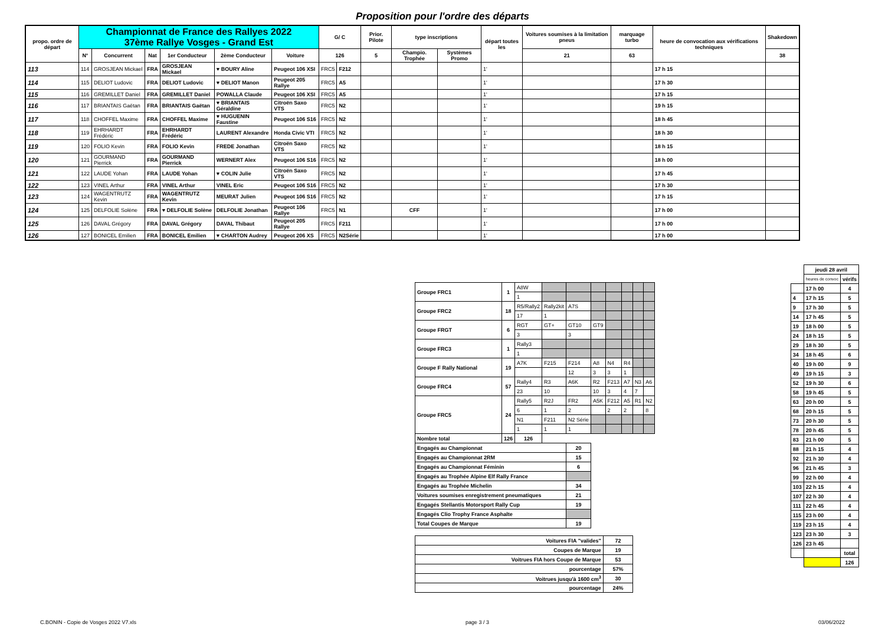Proposition pour l'ordre des départs
| propo. ordre de départ | Championnat de France des Rallyes 2022 37ème Rallye Vosges - Grand Est | | | | | | G/ C | | Prior. Pilote | type inscriptions | | départ toutes les | Voitures soumises à la limitation pneus | marquage turbo | heure de convocation aux vérifications techniques | Shakedown |
| | N° | Concurrent | Nat | 1er Conducteur | 2ème Conducteur | Voiture | 126 | | 5 | Champio. Trophée | Systèmes Promo | | 21 | 63 | | 38 |
| 113 | 114 | GROSJEAN Mickael | FRA | GROSJEAN Mickael | ♥ BOURY Aline | Peugeot 106 XSI | FRC5 | F212 | | | | 1' | | | 17 h 15 | |
| 114 | 115 | DELIOT Ludovic | FRA | DELIOT Ludovic | ♥ DELIOT Manon | Peugeot 205 Rallye | FRC5 | A5 | | | | 1' | | | 17 h 30 | |
| 115 | 116 | GREMILLET Daniel | FRA | GREMILLET Daniel | POWALLA Claude | Peugeot 106 XSI | FRC5 | A5 | | | | 1' | | | 17 h 15 | |
| 116 | 117 | BRIANTAIS Gaëtan | FRA | BRIANTAIS Gaëtan | ♥ BRIANTAIS Géraldine | Citroën Saxo VTS | FRC5 | N2 | | | | 1' | | | 19 h 15 | |
| 117 | 118 | CHOFFEL Maxime | FRA | CHOFFEL Maxime | ♥ HUGUENIN Faustine | Peugeot 106 S16 | FRC5 | N2 | | | | 1' | | | 18 h 45 | |
| 118 | 119 | EHRHARDT Frédéric | FRA | EHRHARDT Frédéric | LAURENT Alexandre | Honda Civic VTI | FRC5 | N2 | | | | 1' | | | 18 h 30 | |
| 119 | 120 | FOLIO Kevin | FRA | FOLIO Kevin | FREDE Jonathan | Citroën Saxo VTS | FRC5 | N2 | | | | 1' | | | 18 h 15 | |
| 120 | 121 | GOURMAND Pierrick | FRA | GOURMAND Pierrick | WERNERT Alex | Peugeot 106 S16 | FRC5 | N2 | | | | 1' | | | 18 h 00 | |
| 121 | 122 | LAUDE Yohan | FRA | LAUDE Yohan | ♥ COLIN Julie | Citroën Saxo VTS | FRC5 | N2 | | | | 1' | | | 17 h 45 | |
| 122 | 123 | VINEL Arthur | FRA | VINEL Arthur | VINEL Eric | Peugeot 106 S16 | FRC5 | N2 | | | | 1' | | | 17 h 30 | |
| 123 | 124 | WAGENTRUTZ Kevin | FRA | WAGENTRUTZ Kevin | MEURAT Julien | Peugeot 106 S16 | FRC5 | N2 | | | | 1' | | | 17 h 15 | |
| 124 | 125 | DELFOLIE Solène | FRA | ♥ DELFOLIE Solène | DELFOLIE Jonathan | Peugeot 106 Rallye | FRC5 | N1 | | CFF | | 1' | | | 17 h 00 | |
| 125 | 126 | DAVAL Grégory | FRA | DAVAL Grégory | DAVAL Thibaut | Peugeot 205 Rallye | FRC5 | F211 | | | | 1' | | | 17 h 00 | |
| 126 | 127 | BONICEL Emilien | FRA | BONICEL Emilien | ♥ CHARTON Audrey | Peugeot 206 XS | FRC5 | N2Série | | | | 1' | | | 17 h 00 | |
| Groupe FRC1 | 1 | A8W | | | | | | | |
| | | 1 | | | | | | | |
| Groupe FRC2 | 18 | R5/Rally2 | Rally2kit | A7S | | | | | |
| | | 17 | 1 | | | | | | |
| Groupe FRGT | 6 | RGT | GT+ | GT10 | GT9 | | | | |
| | | 3 | | 3 | | | | | |
| Groupe FRC3 | 1 | Rally3 | | | | | | | |
| | | 1 | | | | | | | |
| Groupe F Rally National | 19 | A7K | F215 | F214 | A8 | N4 | R4 | | |
| | | | | 12 | 3 | 3 | 1 | | |
| Groupe FRC4 | 57 | Rally4 | R3 | A6K | R2 | F213 | A7 | N3 | A6 |
| | | 23 | 10 | | 10 | 3 | 4 | 7 | |
| Groupe FRC5 | 24 | Rally5 | R2J | FR2 | A5K | F212 | A5 | R1 | N2 |
| | | 6 | 1 | 2 | | 2 | 2 | | 8 |
| | | N1 | F211 | N2 Série | | | | | |
| | | 1 | 1 | 1 | | | | | |
| Nombre total | 126 | 126 | | | | | | | |
| Engagés au Championnat | | | | 20 | | | | | |
| Engagés au Championnat 2RM | | | | 15 | | | | | |
| Engagés au Championnat Féminin | | | | 6 | | | | | |
| Engagés au Trophée Alpine Elf Rally France | | | | | | | | | |
| Engagés au Trophée Michelin | | | | 34 | | | | | |
| Voitures soumises enregistrement pneumatiques | | | | 21 | | | | | |
| Engagés Stellantis Motorsport Rally Cup | | | | 19 | | | | | |
| Engagés Clio Trophy France Asphalte | | | | | | | | | |
| Total Coupes de Marque | | | | 19 | | | | | |
| Voitures FIA "valides" | 72 |
| Coupes de Marque | 19 |
| Voitrues FIA hors Coupe de Marque | 53 |
| pourcentage | 57% |
| Voitrues jusqu'à 1600 cm<sup>3</sup> | 30 |
| pourcentage | 24% |
| | jeudi 28 avril | |
| | heures de convoc | vérifs |
| | 17 h 00 | 4 |
| 4 | 17 h 15 | 5 |
| 9 | 17 h 30 | 5 |
| 14 | 17 h 45 | 5 |
| 19 | 18 h 00 | 5 |
| 24 | 18 h 15 | 5 |
| 29 | 18 h 30 | 5 |
| 34 | 18 h 45 | 6 |
| 40 | 19 h 00 | 9 |
| 49 | 19 h 15 | 3 |
| 52 | 19 h 30 | 6 |
| 58 | 19 h 45 | 5 |
| 63 | 20 h 00 | 5 |
| 68 | 20 h 15 | 5 |
| 73 | 20 h 30 | 5 |
| 78 | 20 h 45 | 5 |
| 83 | 21 h 00 | 5 |
| 88 | 21 h 15 | 4 |
| 92 | 21 h 30 | 4 |
| 96 | 21 h 45 | 3 |
| 99 | 22 h 00 | 4 |
| 103 | 22 h 15 | 4 |
| 107 | 22 h 30 | 4 |
| 111 | 22 h 45 | 4 |
| 115 | 23 h 00 | 4 |
| 119 | 23 h 15 | 4 |
| 123 | 23 h 30 | 3 |
| 126 | 23 h 45 | |
| | | total |
| | | 126 |
C.BONIN - Copie de Vosges 2022 V7.xls page 3 / 3 03/06/2022